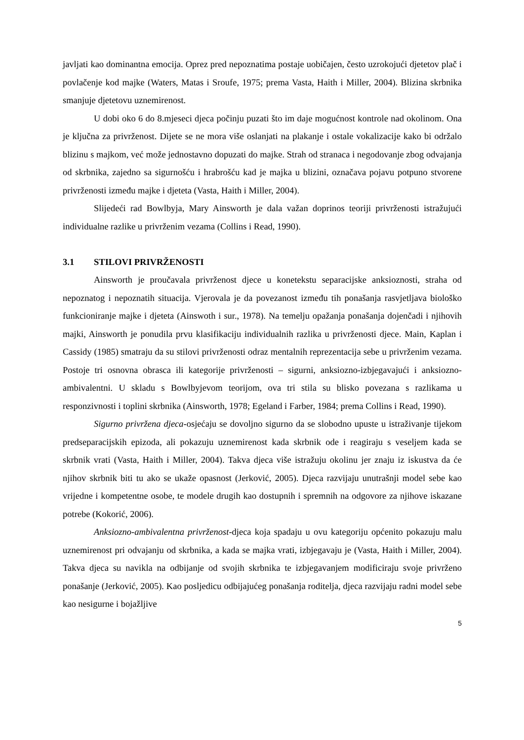javljati kao dominantna emocija. Oprez pred nepoznatima postaje uobičajen, često uzrokojući djetetov plač i povlačenje kod majke (Waters, Matas i Sroufe, 1975; prema Vasta, Haith i Miller, 2004). Blizina skrbnika smanjuje djetetovu uznemirenost.
U dobi oko 6 do 8.mjeseci djeca počinju puzati što im daje mogućnost kontrole nad okolinom. Ona je ključna za privrženost. Dijete se ne mora više oslanjati na plakanje i ostale vokalizacije kako bi održalo blizinu s majkom, već može jednostavno dopuzati do majke. Strah od stranaca i negodovanje zbog odvajanja od skrbnika, zajedno sa sigurnošću i hrabrošću kad je majka u blizini, označava pojavu potpuno stvorene privrženosti između majke i djeteta (Vasta, Haith i Miller, 2004).
Slijedeći rad Bowlbyja, Mary Ainsworth je dala važan doprinos teoriji privrženosti istražujući individualne razlike u privrženim vezama (Collins i Read, 1990).
3.1 STILOVI PRIVRŽENOSTI
Ainsworth je proučavala privrženost djece u konetekstu separacijske anksioznosti, straha od nepoznatog i nepoznatih situacija. Vjerovala je da povezanost između tih ponašanja rasvjetljava biološko funkcioniranje majke i djeteta (Ainswoth i sur., 1978). Na temelju opažanja ponašanja dojenčadi i njihovih majki, Ainsworth je ponudila prvu klasifikaciju individualnih razlika u privrženosti djece. Main, Kaplan i Cassidy (1985) smatraju da su stilovi privrženosti odraz mentalnih reprezentacija sebe u privrženim vezama. Postoje tri osnovna obrasca ili kategorije privrženosti – sigurni, anksiozno-izbjegavajući i anksiozno-ambivalentni. U skladu s Bowlbyjevom teorijom, ova tri stila su blisko povezana s razlikama u responzivnosti i toplini skrbnika (Ainsworth, 1978; Egeland i Farber, 1984; prema Collins i Read, 1990).
Sigurno privržena djeca-osjećaju se dovoljno sigurno da se slobodno upuste u istraživanje tijekom predseparacijskih epizoda, ali pokazuju uznemirenost kada skrbnik ode i reagiraju s veseljem kada se skrbnik vrati (Vasta, Haith i Miller, 2004). Takva djeca više istražuju okolinu jer znaju iz iskustva da će njihov skrbnik biti tu ako se ukaže opasnost (Jerković, 2005). Djeca razvijaju unutrašnji model sebe kao vrijedne i kompetentne osobe, te modele drugih kao dostupnih i spremnih na odgovore za njihove iskazane potrebe (Kokorić, 2006).
Anksiozno-ambivalentna privrženost-djeca koja spadaju u ovu kategoriju općenito pokazuju malu uznemirenost pri odvajanju od skrbnika, a kada se majka vrati, izbjegavaju je (Vasta, Haith i Miller, 2004). Takva djeca su navikla na odbijanje od svojih skrbnika te izbjegavanjem modificiraju svoje privrženo ponašanje (Jerković, 2005). Kao posljedicu odbijajućeg ponašanja roditelja, djeca razvijaju radni model sebe kao nesigurne i bojažljive
5